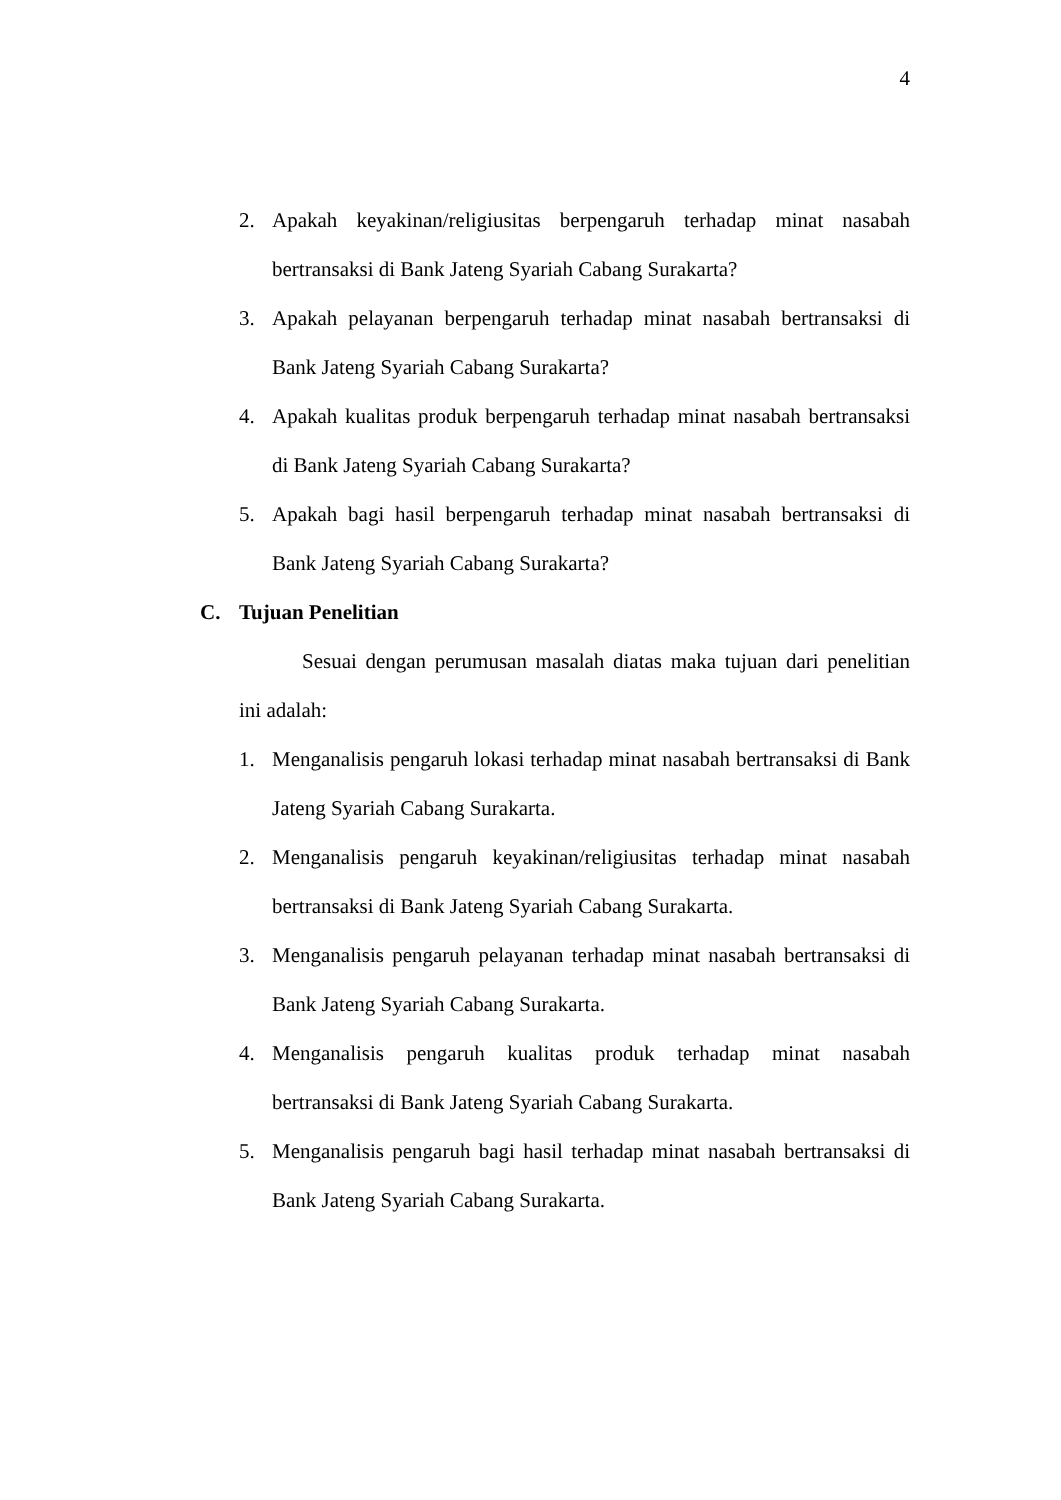4
2. Apakah keyakinan/religiusitas berpengaruh terhadap minat nasabah bertransaksi di Bank Jateng Syariah Cabang Surakarta?
3. Apakah pelayanan berpengaruh terhadap minat nasabah bertransaksi di Bank Jateng Syariah Cabang Surakarta?
4. Apakah kualitas produk berpengaruh terhadap minat nasabah bertransaksi di Bank Jateng Syariah Cabang Surakarta?
5. Apakah bagi hasil berpengaruh terhadap minat nasabah bertransaksi di Bank Jateng Syariah Cabang Surakarta?
C. Tujuan Penelitian
Sesuai dengan perumusan masalah diatas maka tujuan dari penelitian ini adalah:
1. Menganalisis pengaruh lokasi terhadap minat nasabah bertransaksi di Bank Jateng Syariah Cabang Surakarta.
2. Menganalisis pengaruh keyakinan/religiusitas terhadap minat nasabah bertransaksi di Bank Jateng Syariah Cabang Surakarta.
3. Menganalisis pengaruh pelayanan terhadap minat nasabah bertransaksi di Bank Jateng Syariah Cabang Surakarta.
4. Menganalisis pengaruh kualitas produk terhadap minat nasabah bertransaksi di Bank Jateng Syariah Cabang Surakarta.
5. Menganalisis pengaruh bagi hasil terhadap minat nasabah bertransaksi di Bank Jateng Syariah Cabang Surakarta.